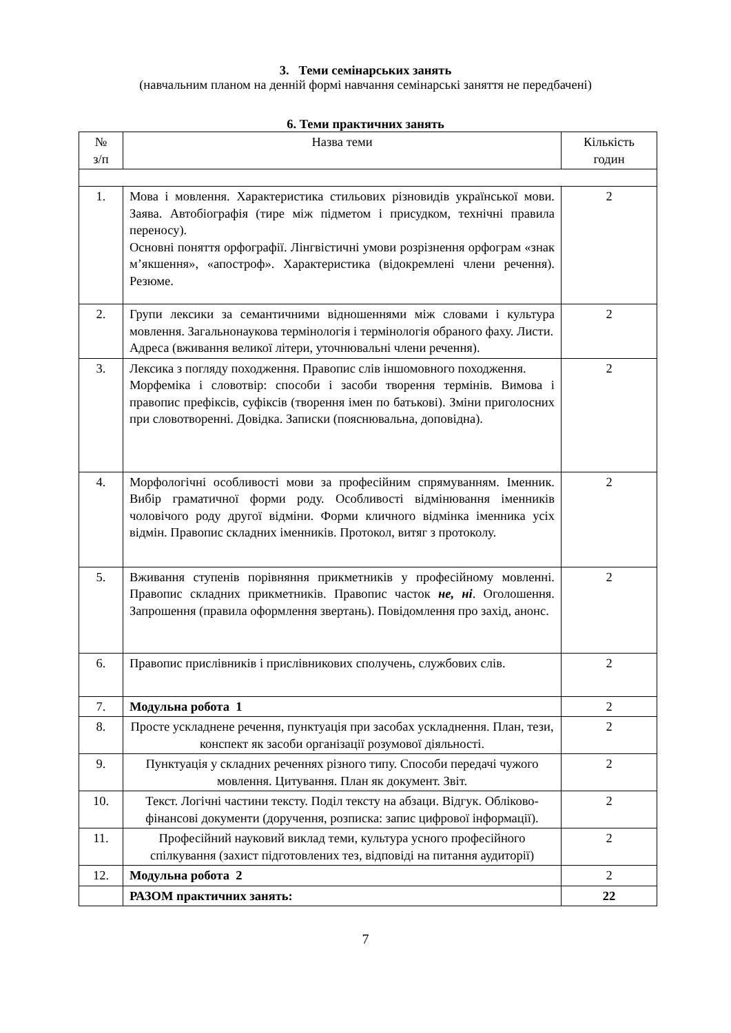3. Теми семінарських занять
(навчальним планом на денній формі навчання семінарські заняття не передбачені)
6. Теми практичних занять
| № з/п | Назва теми | Кількість годин |
| --- | --- | --- |
| 1. | Мова і мовлення. Характеристика стильових різновидів української мови. Заява. Автобіографія (тире між підметом і присудком, технічні правила переносу). Основні поняття орфографії. Лінгвістичні умови розрізнення орфограм «знак м’якшення», «апостроф». Характеристика (відокремлені члени речення). Резюме. | 2 |
| 2. | Групи лексики за семантичними відношеннями між словами і культура мовлення. Загальнонаукова термінологія і термінологія обраного фаху. Листи. Адреса (вживання великої літери, уточнювальні члени речення). | 2 |
| 3. | Лексика з погляду походження. Правопис слів іншомовного походження. Морфеміка і словотвір: способи і засоби творення термінів. Вимова і правопис префіксів, суфіксів (творення імен по батькові). Зміни приголосних при словотворенні. Довідка. Записки (пояснювальна, доповідна). | 2 |
| 4. | Морфологічні особливості мови за професійним спрямуванням. Іменник. Вибір граматичної форми роду. Особливості відмінювання іменників чоловічого роду другої відміни. Форми кличного відмінка іменника усіх відмін. Правопис складних іменників. Протокол, витяг з протоколу. | 2 |
| 5. | Вживання ступенів порівняння прикметників у професійному мовленні. Правопис складних прикметників. Правопис часток не, ні . Оголошення. Запрошення (правила оформлення звертань). Повідомлення про захід, анонс. | 2 |
| 6. | Правопис прислівників і прислівникових сполучень, службових слів. | 2 |
| 7. | Модульна робота 1 | 2 |
| 8. | Просте ускладнене речення, пунктуація при засобах ускладнення. План, тези, конспект як засоби організації розумової діяльності. | 2 |
| 9. | Пунктуація у складних реченнях різного типу. Способи передачі чужого мовлення. Цитування. План як документ. Звіт. | 2 |
| 10. | Текст. Логічні частини тексту. Поділ тексту на абзаци. Відгук. Обліково-фінансові документи (доручення, розписка: запис цифрової інформації). | 2 |
| 11. | Професійний науковий виклад теми, культура усного професійного спілкування (захист підготовлених тез, відповіді на питання аудиторії) | 2 |
| 12. | Модульна робота 2 | 2 |
| | РАЗОМ практичних занять: | 22 |
7